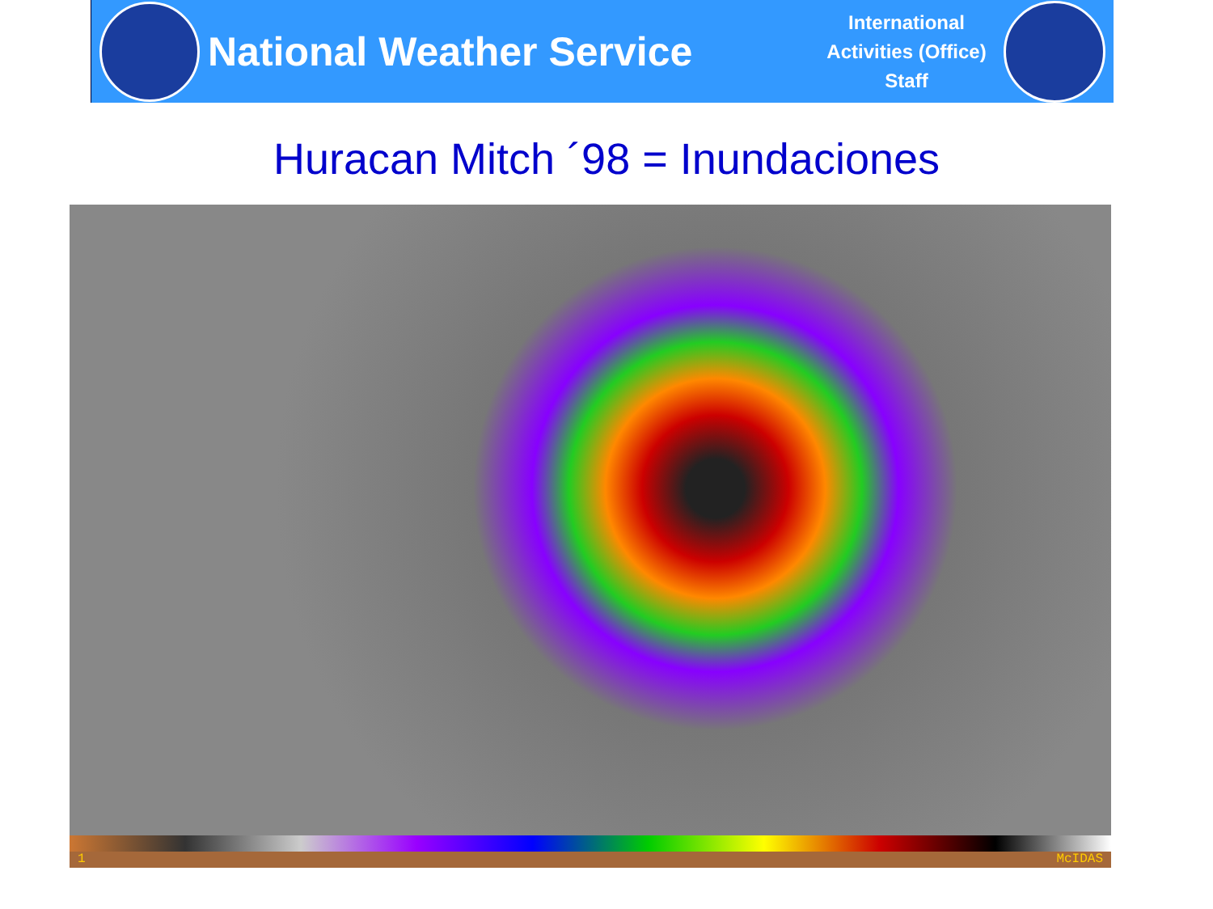National Weather Service
International Activities (Office) Staff
Huracan Mitch ´98 = Inundaciones
1 McIDAS